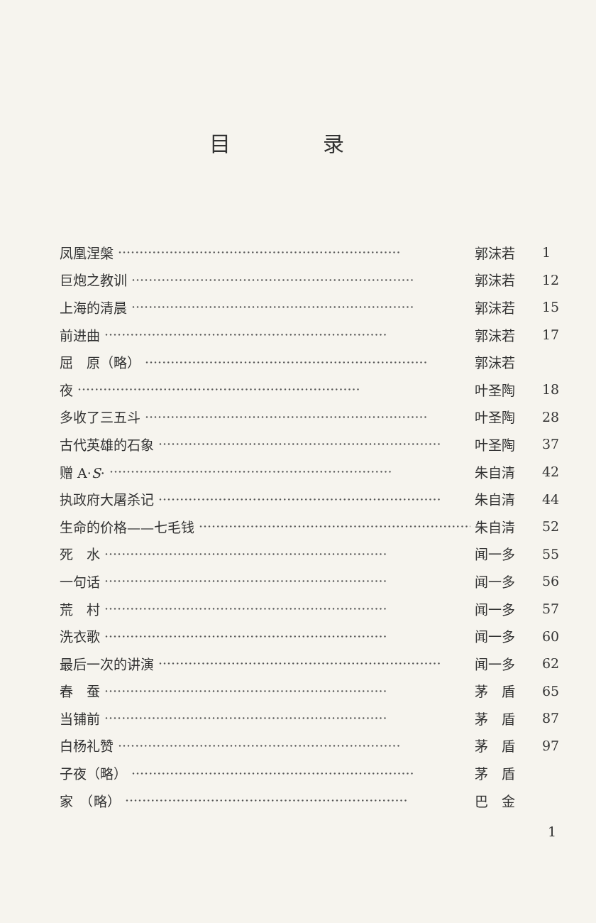目 录
凤凰涅槃 ·································································· 郭沫若 1
巨炮之教训 ·································································· 郭沫若 12
上海的清晨 ·································································· 郭沫若 15
前进曲 ·································································· 郭沫若 17
屈　原（略） ·································································· 郭沫若
夜 ·································································· 叶圣陶 18
多收了三五斗 ·································································· 叶圣陶 28
古代英雄的石象 ·································································· 叶圣陶 37
赠 A·S· ·································································· 朱自清 42
执政府大屠杀记 ·································································· 朱自清 44
生命的价格——七毛钱 ·································································· 朱自清 52
死　水 ·································································· 闻一多 55
一句话 ·································································· 闻一多 56
荒　村 ·································································· 闻一多 57
洗衣歌 ·································································· 闻一多 60
最后一次的讲演 ·································································· 闻一多 62
春　蚕 ·································································· 茅　盾 65
当铺前 ·································································· 茅　盾 87
白杨礼赞 ·································································· 茅　盾 97
子夜（略） ·································································· 茅　盾
家　（略） ·································································· 巴　金
1